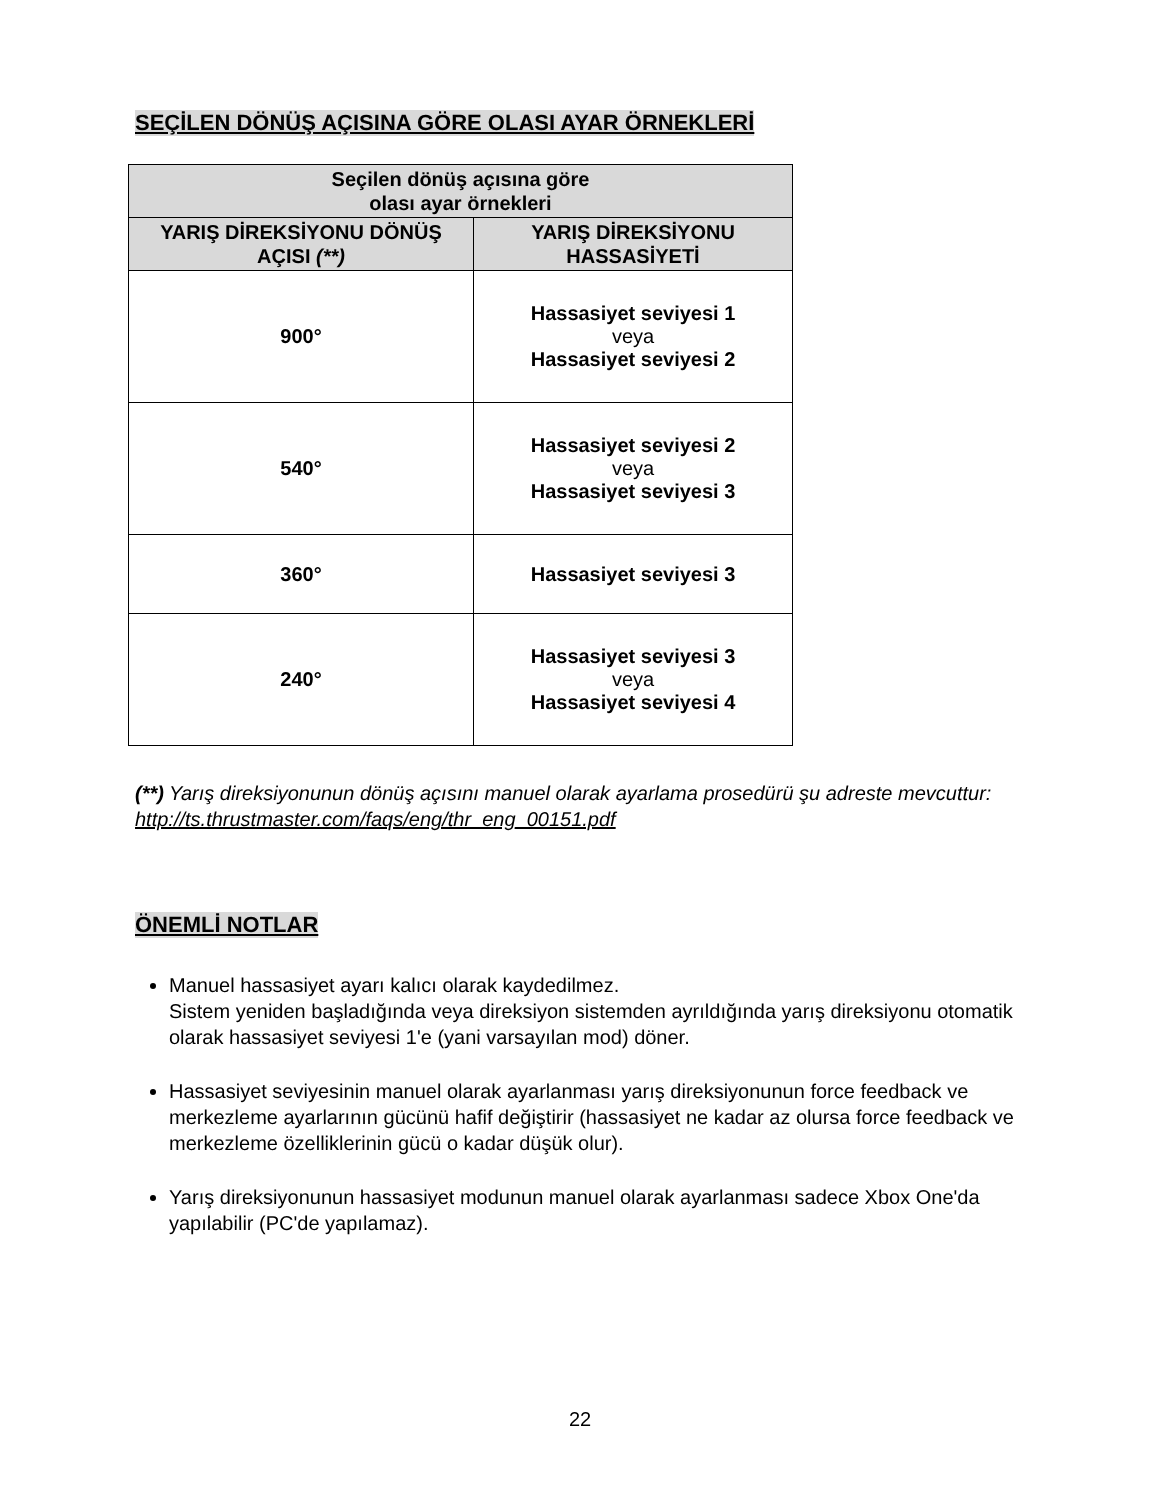SEÇİLEN DÖNÜŞ AÇISINA GÖRE OLASI AYAR ÖRNEKLERİ
| Seçilen dönüş açısına göre olası ayar örnekleri | |
| --- | --- |
| YARIŞ DİREKSİYONU DÖNÜŞ AÇISI (**) | YARIŞ DİREKSİYONU HASSASİYETİ |
| 900° | Hassasiyet seviyesi 1 veya Hassasiyet seviyesi 2 |
| 540° | Hassasiyet seviyesi 2 veya Hassasiyet seviyesi 3 |
| 360° | Hassasiyet seviyesi 3 |
| 240° | Hassasiyet seviyesi 3 veya Hassasiyet seviyesi 4 |
(**) Yarış direksiyonunun dönüş açısını manuel olarak ayarlama prosedürü şu adreste mevcuttur:
http://ts.thrustmaster.com/faqs/eng/thr_eng_00151.pdf
ÖNEMLİ NOTLAR
Manuel hassasiyet ayarı kalıcı olarak kaydedilmez.
Sistem yeniden başladığında veya direksiyon sistemden ayrıldığında yarış direksiyonu otomatik olarak hassasiyet seviyesi 1'e (yani varsayılan mod) döner.
Hassasiyet seviyesinin manuel olarak ayarlanması yarış direksiyonunun force feedback ve merkezleme ayarlarının gücünü hafif değiştirir (hassasiyet ne kadar az olursa force feedback ve merkezleme özelliklerinin gücü o kadar düşük olur).
Yarış direksiyonunun hassasiyet modunun manuel olarak ayarlanması sadece Xbox One'da yapılabilir (PC'de yapılamaz).
22